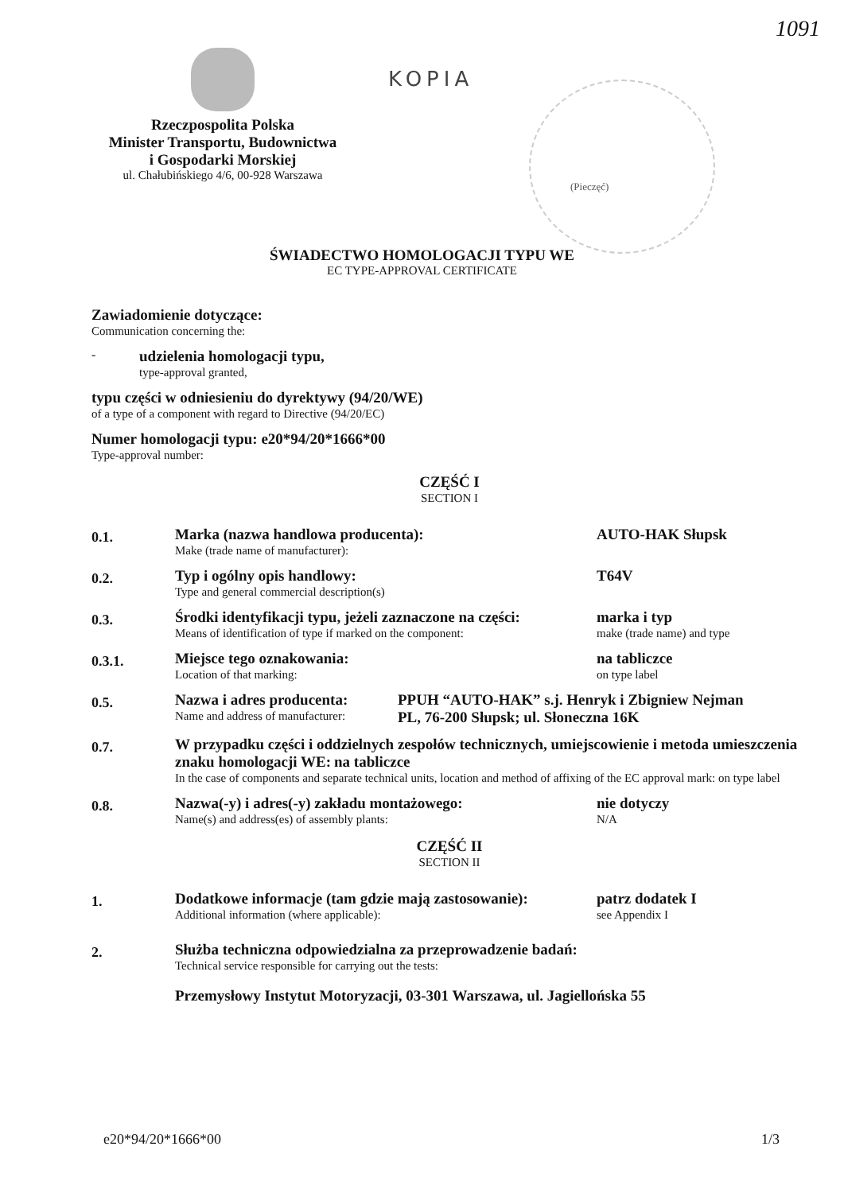1091
Rzeczpospolita Polska
Minister Transportu, Budownictwa
i Gospodarki Morskiej
ul. Chałubińskiego 4/6, 00-928 Warszawa
KOPIA (Pieczęć)
ŚWIADECTWO HOMOLOGACJI TYPU WE
EC TYPE-APPROVAL CERTIFICATE
Zawiadomienie dotyczące:
Communication concerning the:
- udzielenia homologacji typu,
type-approval granted,
typu części w odniesieniu do dyrektywy (94/20/WE)
of a type of a component with regard to Directive (94/20/EC)
Numer homologacji typu: e20*94/20*1666*00
Type-approval number:
CZĘŚĆ I
SECTION I
0.1.
Marka (nazwa handlowa producenta):
Make (trade name of manufacturer):
AUTO-HAK Słupsk
0.2.
Typ i ogólny opis handlowy:
Type and general commercial description(s)
T64V
0.3.
Środki identyfikacji typu, jeżeli zaznaczone na części:
Means of identification of type if marked on the component:
marka i typ
make (trade name) and type
0.3.1.
Miejsce tego oznakowania:
Location of that marking:
na tabliczce
on type label
0.5.
Nazwa i adres producenta:
Name and address of manufacturer:
PPUH “AUTO-HAK” s.j. Henryk i Zbigniew Nejman
PL, 76-200 Słupsk; ul. Słoneczna 16K
0.7.
W przypadku części i oddzielnych zespołów technicznych, umiejscowienie i metoda umieszczenia znaku homologacji WE: na tabliczce
In the case of components and separate technical units, location and method of affixing of the EC approval mark: on type label
0.8.
Nazwa(-y) i adres(-y) zakładu montażowego:
Name(s) and address(es) of assembly plants:
nie dotyczy
N/A
CZĘŚĆ II
SECTION II
1.
Dodatkowe informacje (tam gdzie mają zastosowanie):
Additional information (where applicable):
patrz dodatek I
see Appendix I
2.
Służba techniczna odpowiedzialna za przeprowadzenie badań:
Technical service responsible for carrying out the tests:
Przemysłowy Instytut Motoryzacji, 03-301 Warszawa, ul. Jagiellońska 55
e20*94/20*1666*00 1/3